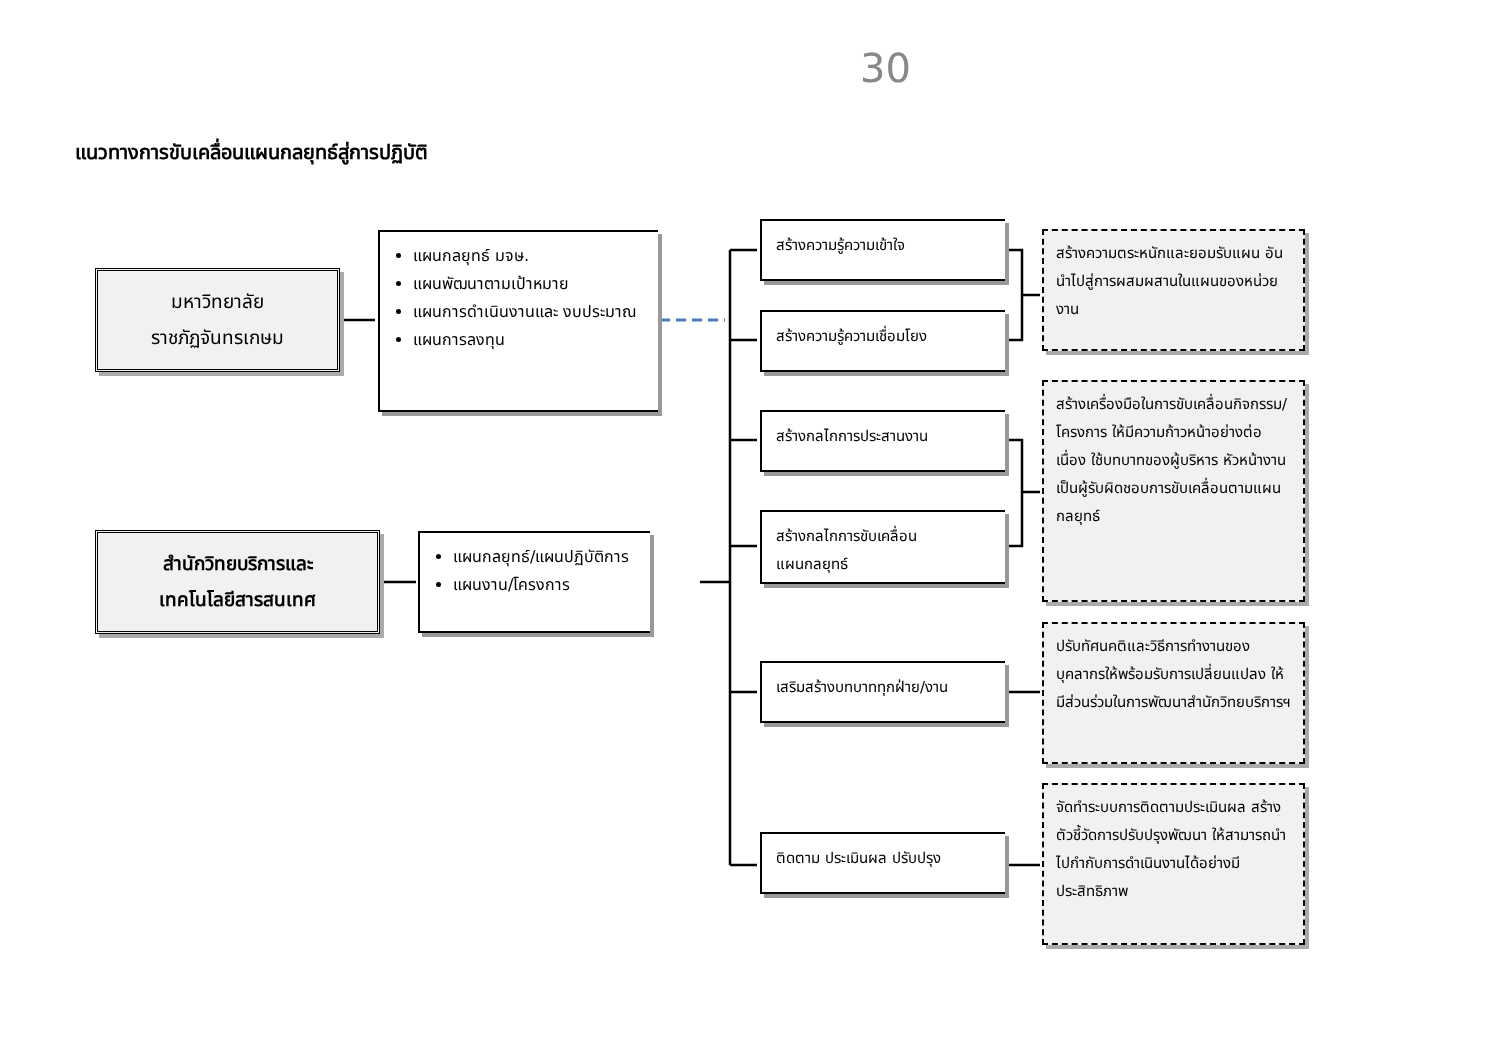30
แนวทางการขับเคลื่อนแผนกลยุทธ์สู่การปฏิบัติ
มหาวิทยาลัย
ราชภัฏจันทรเกษม
แผนกลยุทธ์ มจษ.
แผนพัฒนาตามเป้าหมาย
แผนการดำเนินงานและ งบประมาณ
แผนการลงทุน
สำนักวิทยบริการและ
เทคโนโลยีสารสนเทศ
แผนกลยุทธ์/แผนปฏิบัติการ
แผนงาน/โครงการ
สร้างความรู้ความเข้าใจ
สร้างความรู้ความเชื่อมโยง
สร้างกลไกการประสานงาน
สร้างกลไกการขับเคลื่อน
แผนกลยุทธ์
เสริมสร้างบทบาททุกฝ่าย/งาน
ติดตาม ประเมินผล ปรับปรุง
สร้างความตระหนักและยอมรับแผน อันนำไปสู่การผสมผสานในแผนของหน่วยงาน
สร้างเครื่องมือในการขับเคลื่อนกิจกรรม/โครงการ ให้มีความก้าวหน้าอย่างต่อเนื่อง ใช้บทบาทของผู้บริหาร หัวหน้างาน เป็นผู้รับผิดชอบการขับเคลื่อนตามแผนกลยุทธ์
ปรับทัศนคติและวิธีการทำงานของบุคลากรให้พร้อมรับการเปลี่ยนแปลง ให้มีส่วนร่วมในการพัฒนาสำนักวิทยบริการฯ
จัดทำระบบการติดตามประเมินผล สร้างตัวชี้วัดการปรับปรุงพัฒนา ให้สามารถนำไปกำกับการดำเนินงานได้อย่างมีประสิทธิภาพ